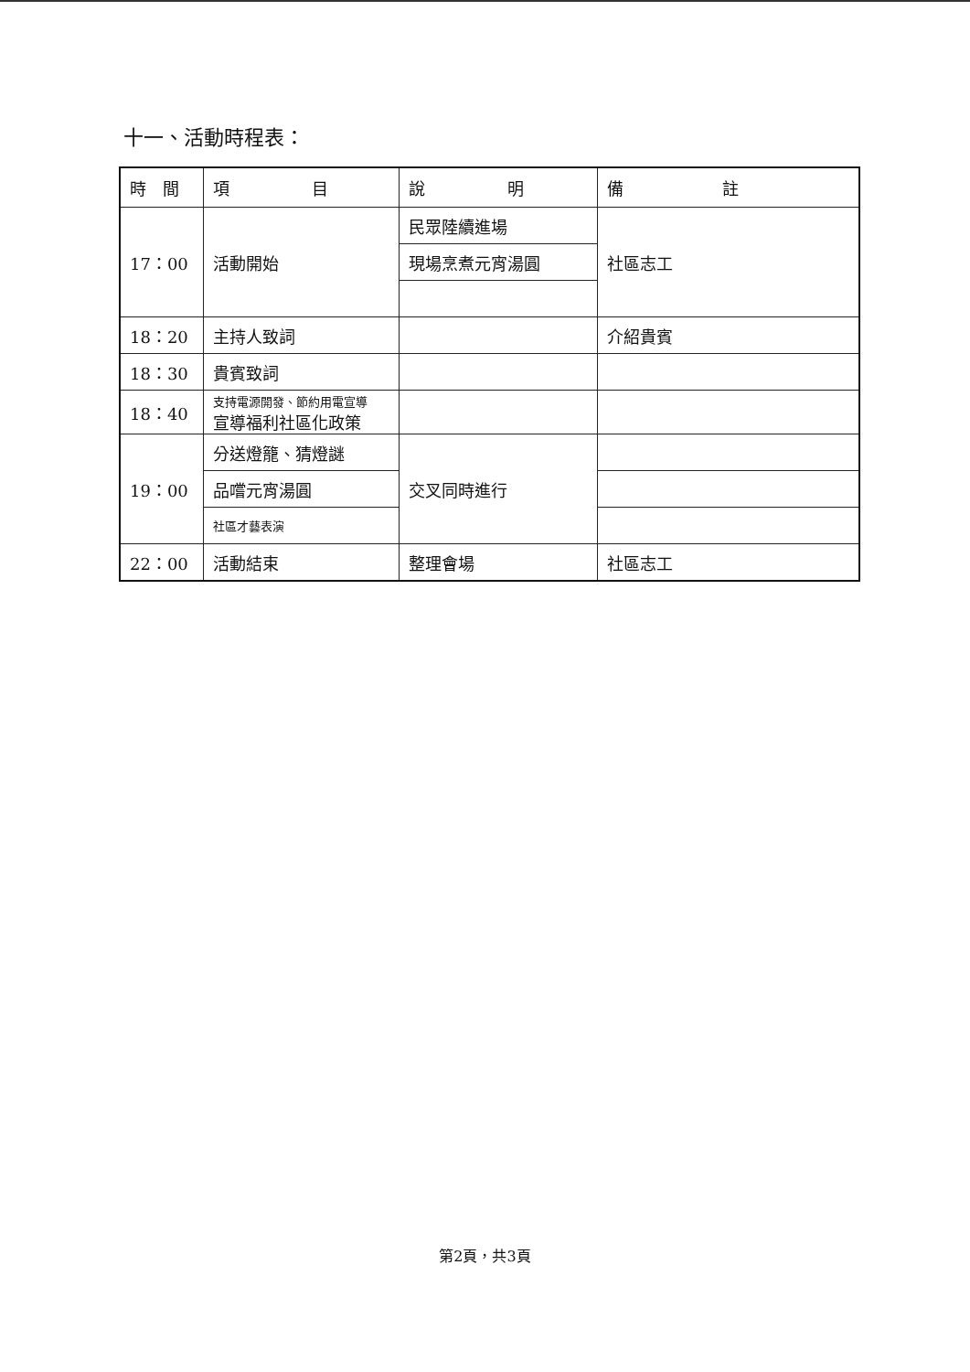十一、活動時程表：
| 時 間 | 項 目 | 說 明 | 備 註 |
| --- | --- | --- | --- |
| 17：00 | 活動開始 | 民眾陸續進場 | 社區志工 |
| | | 現場烹煮元宵湯圓 | |
| 18：20 | 主持人致詞 | | 介紹貴賓 |
| 18：30 | 貴賓致詞 | | |
| 18：40 | 支持電源開發、節約用電宣導 宣導福利社區化政策 | | |
| 19：00 | 分送燈籠、猜燈謎 | 交叉同時進行 | |
| | 品嚐元宵湯圓 | | |
| | 社區才藝表演 | | |
| 22：00 | 活動結束 | 整理會場 | 社區志工 |
第2頁，共3頁